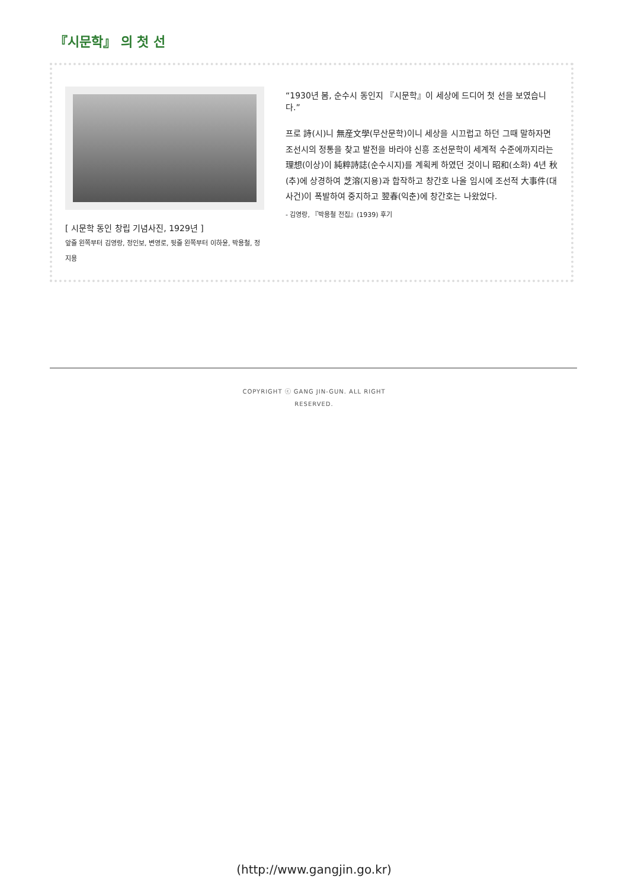『시문학』 의 첫 선
[ 시문학 동인 창립 기념사진, 1929년 ]
앞줄 왼쪽부터 김영랑, 정인보, 변영로, 뒷줄 왼쪽부터 이하윤, 박용철, 정지용
“1930년 봄, 순수시 동인지 『시문학』이 세상에 드디어 첫 선을 보였습니다.”
프로 詩(시)니 無産文學(무산문학)이니 세상을 시끄럽고 하던 그때 말하자면 조선시의 정통을 찾고 발전을 바라야 신흥 조선문학이 세계적 수준에까지라는 理想(이상)이 純粹詩誌(순수시지)를 계획케 하였던 것이니 昭和(소화) 4년 秋(추)에 상경하여 芝溶(지용)과 합작하고 창간호 나올 임시에 조선적 大事件(대사건)이 폭발하여 중지하고 翌春(익춘)에 창간호는 나왔었다.
- 김영랑, 『박용철 전집』(1939) 후기
COPYRIGHT ⓒ GANG JIN-GUN. ALL RIGHT RESERVED.
(http://www.gangjin.go.kr)